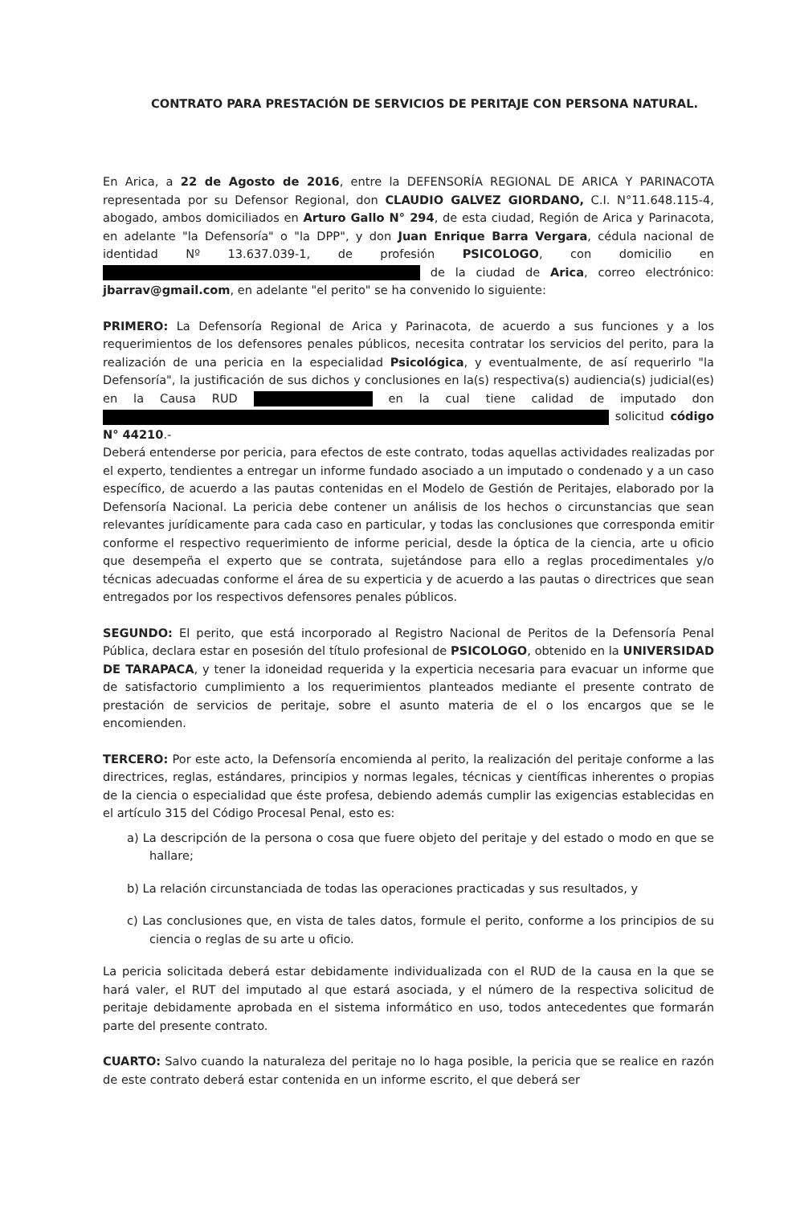CONTRATO PARA PRESTACIÓN DE SERVICIOS DE PERITAJE CON PERSONA NATURAL.
En Arica, a 22 de Agosto de 2016, entre la DEFENSORÍA REGIONAL DE ARICA Y PARINACOTA representada por su Defensor Regional, don CLAUDIO GALVEZ GIORDANO, C.I. N°11.648.115-4, abogado, ambos domiciliados en Arturo Gallo N° 294, de esta ciudad, Región de Arica y Parinacota, en adelante "la Defensoría" o "la DPP", y don Juan Enrique Barra Vergara, cédula nacional de identidad Nº 13.637.039-1, de profesión PSICOLOGO, con domicilio en de la ciudad de Arica, correo electrónico: jbarrav@gmail.com, en adelante "el perito" se ha convenido lo siguiente:
PRIMERO: La Defensoría Regional de Arica y Parinacota, de acuerdo a sus funciones y a los requerimientos de los defensores penales públicos, necesita contratar los servicios del perito, para la realización de una pericia en la especialidad Psicológica, y eventualmente, de así requerirlo "la Defensoría", la justificación de sus dichos y conclusiones en la(s) respectiva(s) audiencia(s) judicial(es) en la Causa RUD en la cual tiene calidad de imputado don solicitud código N° 44210.-
Deberá entenderse por pericia, para efectos de este contrato, todas aquellas actividades realizadas por el experto, tendientes a entregar un informe fundado asociado a un imputado o condenado y a un caso específico, de acuerdo a las pautas contenidas en el Modelo de Gestión de Peritajes, elaborado por la Defensoría Nacional. La pericia debe contener un análisis de los hechos o circunstancias que sean relevantes jurídicamente para cada caso en particular, y todas las conclusiones que corresponda emitir conforme el respectivo requerimiento de informe pericial, desde la óptica de la ciencia, arte u oficio que desempeña el experto que se contrata, sujetándose para ello a reglas procedimentales y/o técnicas adecuadas conforme el área de su experticia y de acuerdo a las pautas o directrices que sean entregados por los respectivos defensores penales públicos.
SEGUNDO: El perito, que está incorporado al Registro Nacional de Peritos de la Defensoría Penal Pública, declara estar en posesión del título profesional de PSICOLOGO, obtenido en la UNIVERSIDAD DE TARAPACA, y tener la idoneidad requerida y la experticia necesaria para evacuar un informe que de satisfactorio cumplimiento a los requerimientos planteados mediante el presente contrato de prestación de servicios de peritaje, sobre el asunto materia de el o los encargos que se le encomienden.
TERCERO: Por este acto, la Defensoría encomienda al perito, la realización del peritaje conforme a las directrices, reglas, estándares, principios y normas legales, técnicas y científicas inherentes o propias de la ciencia o especialidad que éste profesa, debiendo además cumplir las exigencias establecidas en el artículo 315 del Código Procesal Penal, esto es:
a) La descripción de la persona o cosa que fuere objeto del peritaje y del estado o modo en que se hallare;
b) La relación circunstanciada de todas las operaciones practicadas y sus resultados, y
c) Las conclusiones que, en vista de tales datos, formule el perito, conforme a los principios de su ciencia o reglas de su arte u oficio.
La pericia solicitada deberá estar debidamente individualizada con el RUD de la causa en la que se hará valer, el RUT del imputado al que estará asociada, y el número de la respectiva solicitud de peritaje debidamente aprobada en el sistema informático en uso, todos antecedentes que formarán parte del presente contrato.
CUARTO: Salvo cuando la naturaleza del peritaje no lo haga posible, la pericia que se realice en razón de este contrato deberá estar contenida en un informe escrito, el que deberá ser